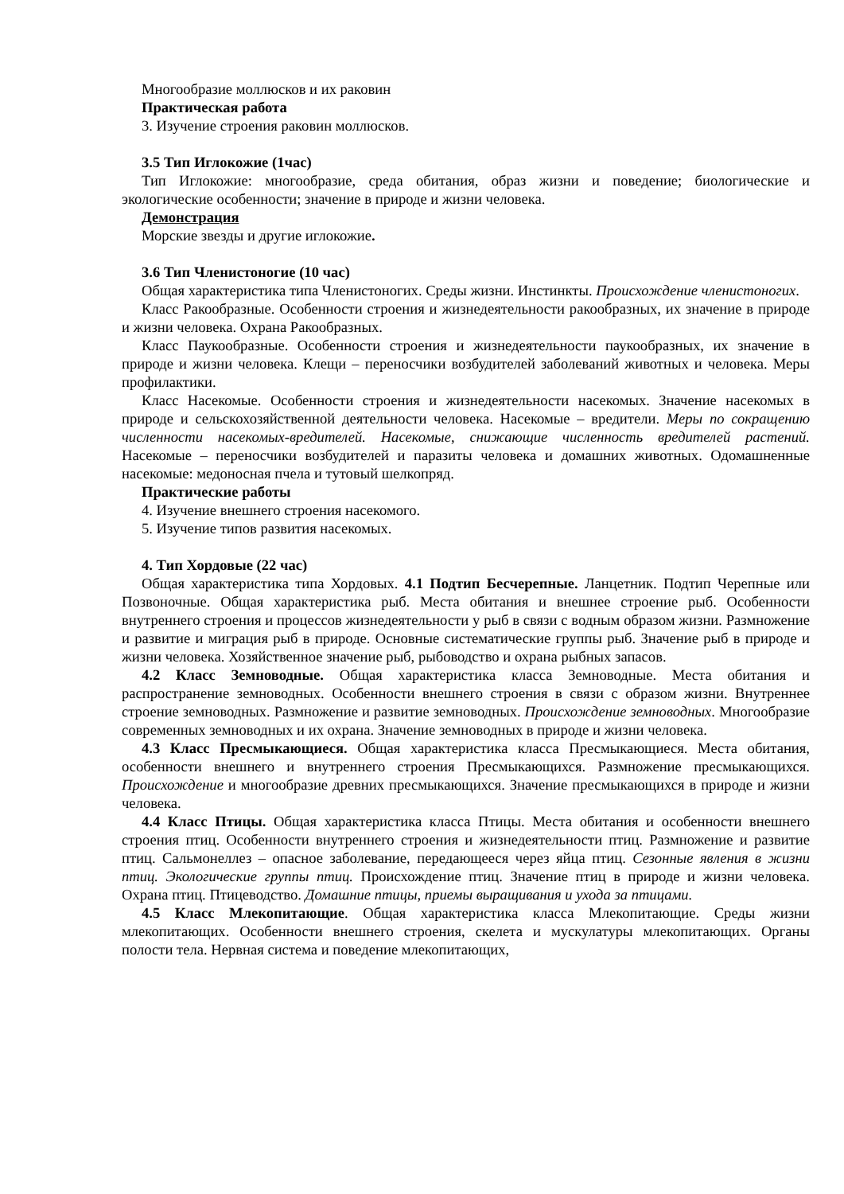Многообразие моллюсков и их раковин
Практическая работа
3. Изучение строения раковин моллюсков.
3.5 Тип Иглокожие (1час)
Тип Иглокожие: многообразие, среда обитания, образ жизни и поведение; биологические и экологические особенности; значение в природе и жизни человека.
Демонстрация
Морские звезды и другие иглокожие.
3.6 Тип Членистоногие (10 час)
Общая характеристика типа Членистоногих. Среды жизни. Инстинкты. Происхождение членистоногих.
Класс Ракообразные. Особенности строения и жизнедеятельности ракообразных, их значение в природе и жизни человека. Охрана Ракообразных.
Класс Паукообразные. Особенности строения и жизнедеятельности паукообразных, их значение в природе и жизни человека. Клещи – переносчики возбудителей заболеваний животных и человека. Меры профилактики.
Класс Насекомые. Особенности строения и жизнедеятельности насекомых. Значение насекомых в природе и сельскохозяйственной деятельности человека. Насекомые – вредители. Меры по сокращению численности насекомых-вредителей. Насекомые, снижающие численность вредителей растений. Насекомые – переносчики возбудителей и паразиты человека и домашних животных. Одомашненные насекомые: медоносная пчела и тутовый шелкопряд.
Практические работы
4. Изучение внешнего строения насекомого.
5. Изучение типов развития насекомых.
4. Тип Хордовые (22 час)
Общая характеристика типа Хордовых. 4.1 Подтип Бесчерепные. Ланцетник. Подтип Черепные или Позвоночные. Общая характеристика рыб. Места обитания и внешнее строение рыб. Особенности внутреннего строения и процессов жизнедеятельности у рыб в связи с водным образом жизни. Размножение и развитие и миграция рыб в природе. Основные систематические группы рыб. Значение рыб в природе и жизни человека. Хозяйственное значение рыб, рыбоводство и охрана рыбных запасов.
4.2 Класс Земноводные. Общая характеристика класса Земноводные. Места обитания и распространение земноводных. Особенности внешнего строения в связи с образом жизни. Внутреннее строение земноводных. Размножение и развитие земноводных. Происхождение земноводных. Многообразие современных земноводных и их охрана. Значение земноводных в природе и жизни человека.
4.3 Класс Пресмыкающиеся. Общая характеристика класса Пресмыкающиеся. Места обитания, особенности внешнего и внутреннего строения Пресмыкающихся. Размножение пресмыкающихся. Происхождение и многообразие древних пресмыкающихся. Значение пресмыкающихся в природе и жизни человека.
4.4 Класс Птицы. Общая характеристика класса Птицы. Места обитания и особенности внешнего строения птиц. Особенности внутреннего строения и жизнедеятельности птиц. Размножение и развитие птиц. Сальмонеллез – опасное заболевание, передающееся через яйца птиц. Сезонные явления в жизни птиц. Экологические группы птиц. Происхождение птиц. Значение птиц в природе и жизни человека. Охрана птиц. Птицеводство. Домашние птицы, приемы выращивания и ухода за птицами.
4.5 Класс Млекопитающие. Общая характеристика класса Млекопитающие. Среды жизни млекопитающих. Особенности внешнего строения, скелета и мускулатуры млекопитающих. Органы полости тела. Нервная система и поведение млекопитающих,